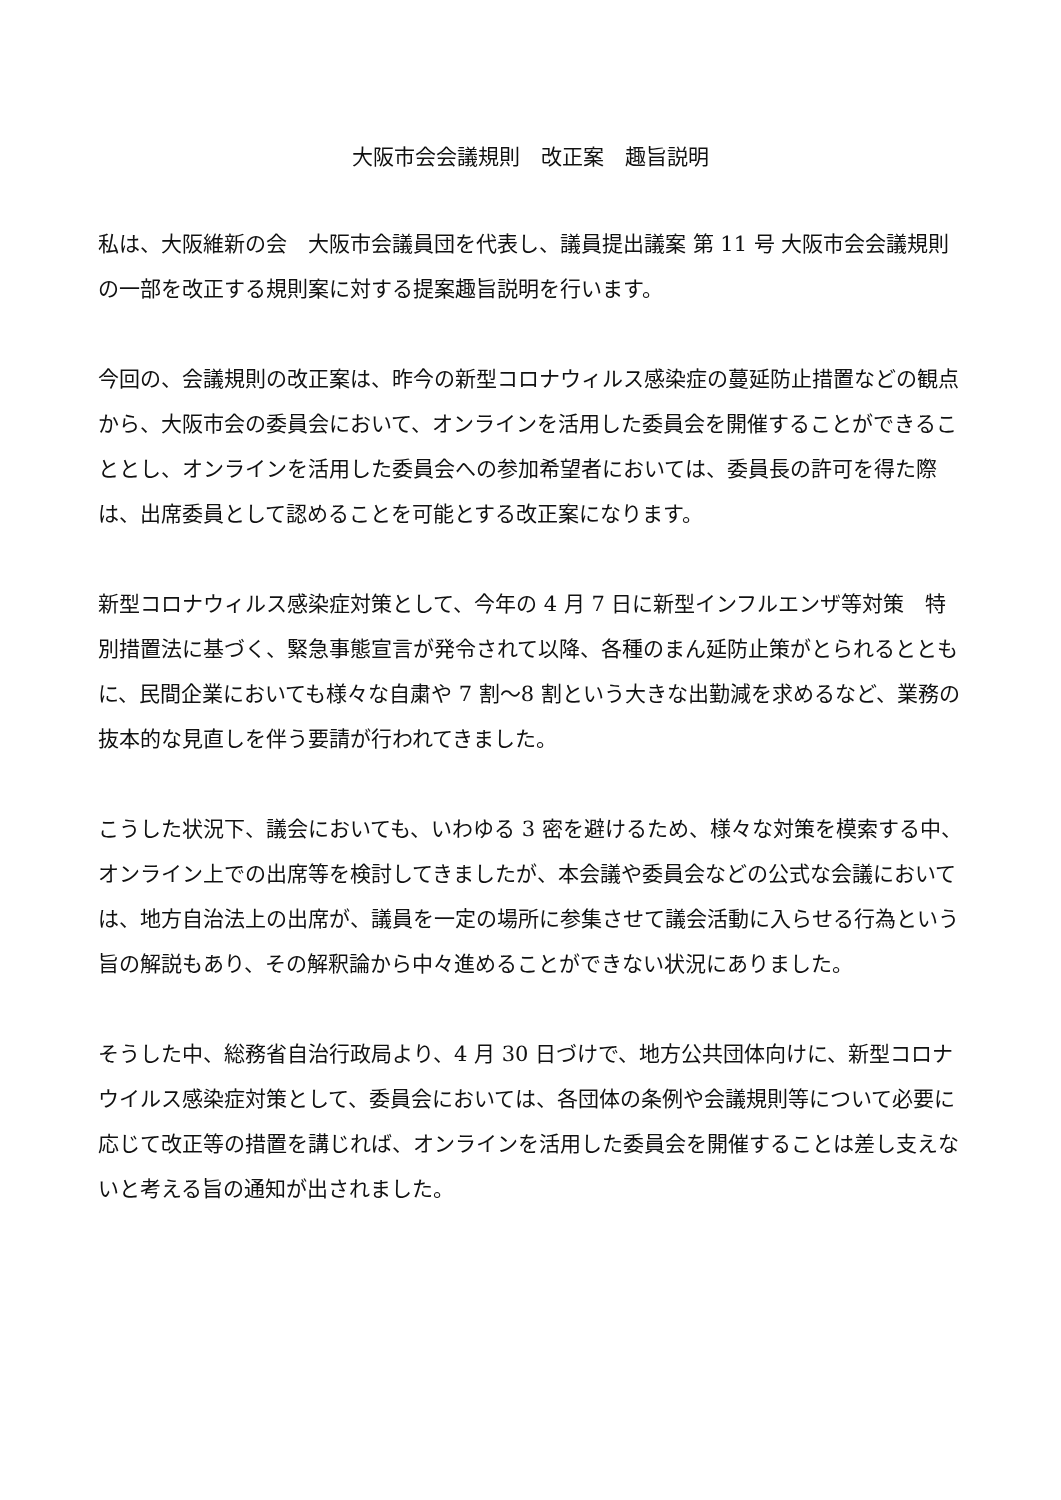大阪市会会議規則　改正案　趣旨説明
私は、大阪維新の会　大阪市会議員団を代表し、議員提出議案 第 11 号 大阪市会会議規則の一部を改正する規則案に対する提案趣旨説明を行います。
今回の、会議規則の改正案は、昨今の新型コロナウィルス感染症の蔓延防止措置などの観点から、大阪市会の委員会において、オンラインを活用した委員会を開催することができることとし、オンラインを活用した委員会への参加希望者においては、委員長の許可を得た際は、出席委員として認めることを可能とする改正案になります。
新型コロナウィルス感染症対策として、今年の 4 月 7 日に新型インフルエンザ等対策　特別措置法に基づく、緊急事態宣言が発令されて以降、各種のまん延防止策がとられるとともに、民間企業においても様々な自粛や 7 割～8 割という大きな出勤減を求めるなど、業務の抜本的な見直しを伴う要請が行われてきました。
こうした状況下、議会においても、いわゆる 3 密を避けるため、様々な対策を模索する中、オンライン上での出席等を検討してきましたが、本会議や委員会などの公式な会議においては、地方自治法上の出席が、議員を一定の場所に参集させて議会活動に入らせる行為という旨の解説もあり、その解釈論から中々進めることができない状況にありました。
そうした中、総務省自治行政局より、4 月 30 日づけで、地方公共団体向けに、新型コロナウイルス感染症対策として、委員会においては、各団体の条例や会議規則等について必要に応じて改正等の措置を講じれば、オンラインを活用した委員会を開催することは差し支えないと考える旨の通知が出されました。